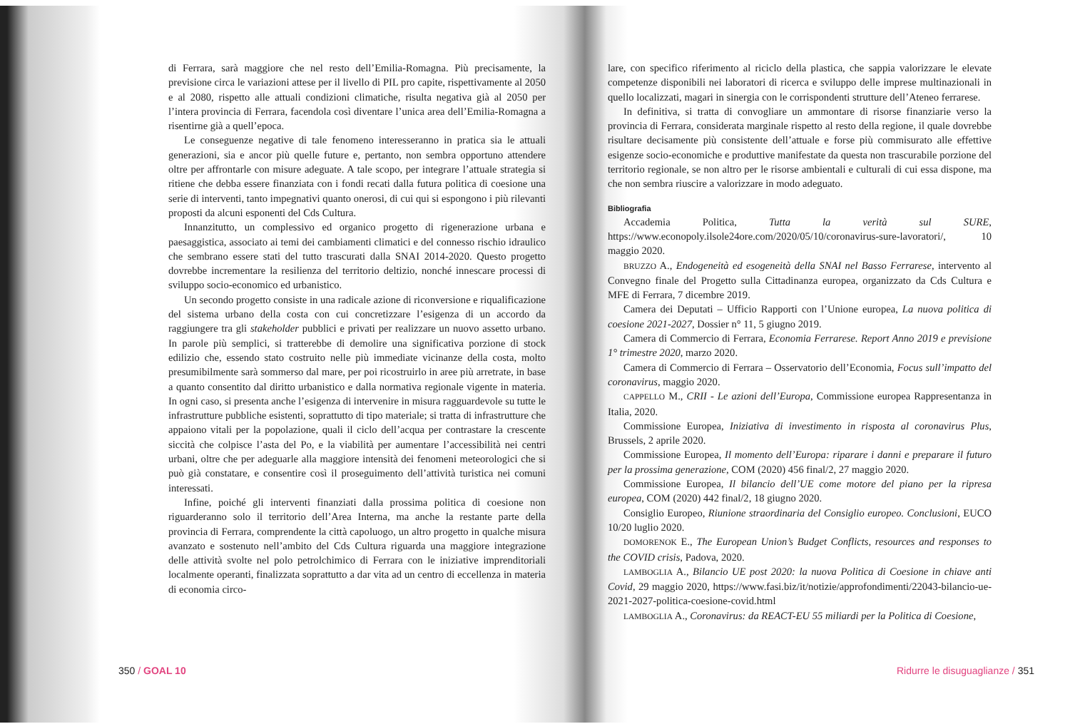di Ferrara, sarà maggiore che nel resto dell’Emilia-Romagna. Più precisamente, la previsione circa le variazioni attese per il livello di PIL pro capite, rispettivamente al 2050 e al 2080, rispetto alle attuali condizioni climatiche, risulta negativa già al 2050 per l’intera provincia di Ferrara, facendola così diventare l’unica area dell’Emilia-Romagna a risentirne già a quell’epoca.
Le conseguenze negative di tale fenomeno interesseranno in pratica sia le attuali generazioni, sia e ancor più quelle future e, pertanto, non sembra opportuno attendere oltre per affrontarle con misure adeguate. A tale scopo, per integrare l’attuale strategia si ritiene che debba essere finanziata con i fondi recati dalla futura politica di coesione una serie di interventi, tanto impegnativi quanto onerosi, di cui qui si espongono i più rilevanti proposti da alcuni esponenti del Cds Cultura.
Innanzitutto, un complessivo ed organico progetto di rigenerazione urbana e paesaggistica, associato ai temi dei cambiamenti climatici e del connesso rischio idraulico che sembrano essere stati del tutto trascurati dalla SNAI 2014-2020. Questo progetto dovrebbe incrementare la resilienza del territorio deltizio, nonché innescare processi di sviluppo socio-economico ed urbanistico.
Un secondo progetto consiste in una radicale azione di riconversione e riqualificazione del sistema urbano della costa con cui concretizzare l’esigenza di un accordo da raggiungere tra gli stakeholder pubblici e privati per realizzare un nuovo assetto urbano. In parole più semplici, si tratterebbe di demolire una significativa porzione di stock edilizio che, essendo stato costruito nelle più immediate vicinanze della costa, molto presumibilmente sarà sommerso dal mare, per poi ricostruirlo in aree più arretrate, in base a quanto consentito dal diritto urbanistico e dalla normativa regionale vigente in materia. In ogni caso, si presenta anche l’esigenza di intervenire in misura ragguardevole su tutte le infrastrutture pubbliche esistenti, soprattutto di tipo materiale; si tratta di infrastrutture che appaiono vitali per la popolazione, quali il ciclo dell’acqua per contrastare la crescente siccità che colpisce l’asta del Po, e la viabilità per aumentare l’accessibilità nei centri urbani, oltre che per adeguarle alla maggiore intensità dei fenomeni meteorologici che si può già constatare, e consentire così il proseguimento dell’attività turistica nei comuni interessati.
Infine, poiché gli interventi finanziati dalla prossima politica di coesione non riguarderanno solo il territorio dell’Area Interna, ma anche la restante parte della provincia di Ferrara, comprendente la città capoluogo, un altro progetto in qualche misura avanzato e sostenuto nell’ambito del Cds Cultura riguarda una maggiore integrazione delle attività svolte nel polo petrolchimico di Ferrara con le iniziative imprenditoriali localmente operanti, finalizzata soprattutto a dar vita ad un centro di eccellenza in materia di economia circo-
350 / GOAL 10
lare, con specifico riferimento al riciclo della plastica, che sappia valorizzare le elevate competenze disponibili nei laboratori di ricerca e sviluppo delle imprese multinazionali in quello localizzati, magari in sinergia con le corrispondenti strutture dell’Ateneo ferrarese.
In definitiva, si tratta di convogliare un ammontare di risorse finanziarie verso la provincia di Ferrara, considerata marginale rispetto al resto della regione, il quale dovrebbe risultare decisamente più consistente dell’attuale e forse più commisurato alle effettive esigenze socio-economiche e produttive manifestate da questa non trascurabile porzione del territorio regionale, se non altro per le risorse ambientali e culturali di cui essa dispone, ma che non sembra riuscire a valorizzare in modo adeguato.
Bibliografia
Accademia Politica, Tutta la verità sul SURE, https://www.econopoly.ilsole24ore.com/2020/05/10/coronavirus-sure-lavoratori/, 10 maggio 2020.
BRUZZO A., Endogeneità ed esogeneità della SNAI nel Basso Ferrarese, intervento al Convegno finale del Progetto sulla Cittadinanza europea, organizzato da Cds Cultura e MFE di Ferrara, 7 dicembre 2019.
Camera dei Deputati – Ufficio Rapporti con l’Unione europea, La nuova politica di coesione 2021-2027, Dossier n° 11, 5 giugno 2019.
Camera di Commercio di Ferrara, Economia Ferrarese. Report Anno 2019 e previsione 1° trimestre 2020, marzo 2020.
Camera di Commercio di Ferrara – Osservatorio dell’Economia, Focus sull’impatto del coronavirus, maggio 2020.
CAPPELLO M., CRII - Le azioni dell’Europa, Commissione europea Rappresentanza in Italia, 2020.
Commissione Europea, Iniziativa di investimento in risposta al coronavirus Plus, Brussels, 2 aprile 2020.
Commissione Europea, Il momento dell’Europa: riparare i danni e preparare il futuro per la prossima generazione, COM (2020) 456 final/2, 27 maggio 2020.
Commissione Europea, Il bilancio dell’UE come motore del piano per la ripresa europea, COM (2020) 442 final/2, 18 giugno 2020.
Consiglio Europeo, Riunione straordinaria del Consiglio europeo. Conclusioni, EUCO 10/20 luglio 2020.
DOMORENOK E., The European Union’s Budget Conflicts, resources and responses to the COVID crisis, Padova, 2020.
LAMBOGLIA A., Bilancio UE post 2020: la nuova Politica di Coesione in chiave anti Covid, 29 maggio 2020, https://www.fasi.biz/it/notizie/approfondimenti/22043-bilancio-ue-2021-2027-politica-coesione-covid.html
LAMBOGLIA A., Coronavirus: da REACT-EU 55 miliardi per la Politica di Coesione,
Ridurre le disuguaglianze / 351